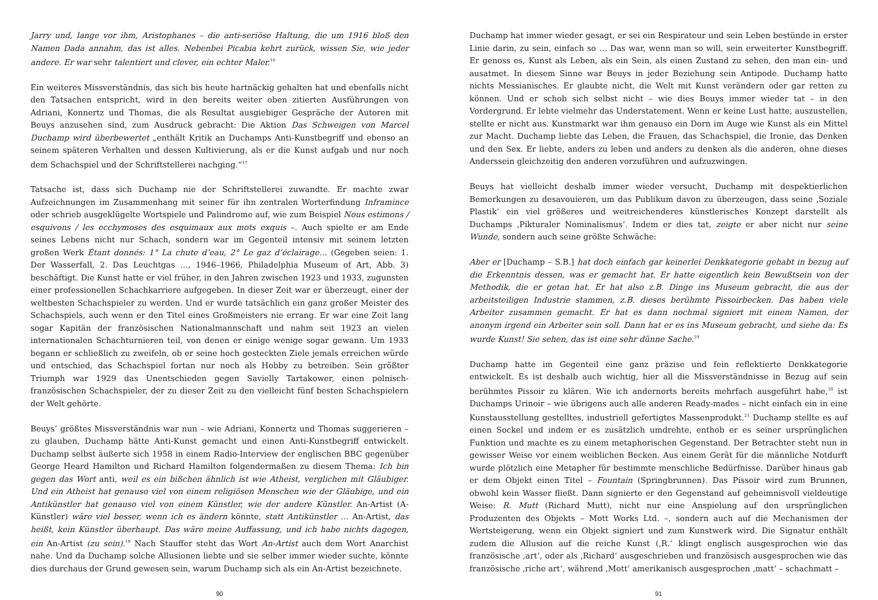Jarry und, lange vor ihm, Aristophanes – die anti-seriöse Haltung, die um 1916 bloß den Namen Dada annahm, das ist alles. Nebenbei Picabia kehrt zurück, wissen Sie, wie jeder andere. Er war sehr talentiert und clever, ein echter Maler.<sup>16</sup>
Ein weiteres Missverständnis, das sich bis heute hartnäckig gehalten hat und ebenfalls nicht den Tatsachen entspricht, wird in den bereits weiter oben zitierten Ausführungen von Adriani, Konnertz und Thomas, die als Resultat ausgiebiger Gespräche der Autoren mit Beuys anzusehen sind, zum Ausdruck gebracht: Die Aktion Das Schweigen von Marcel Duchamp wird überbewertet „enthält Kritik an Duchamps Anti-Kunstbegriff und ebenso an seinem späteren Verhalten und dessen Kultivierung, als er die Kunst aufgab und nur noch dem Schachspiel und der Schriftstellerei nachging.“<sup>17</sup>
Tatsache ist, dass sich Duchamp nie der Schriftstellerei zuwandte. Er machte zwar Aufzeichnungen im Zusammenhang mit seiner für ihn zentralen Worterfindung Inframince oder schrieb ausgeklügelte Wortspiele und Palindrome auf, wie zum Beispiel Nous estimons / esquivons / les ecchymoses des esquimaux aux mots exquis –. Auch spielte er am Ende seines Lebens nicht nur Schach, sondern war im Gegenteil intensiv mit seinem letzten großen Werk Étant donnés: 1° La chute d’eau, 2° Le gaz d’éclairage… (Gegeben seien: 1. Der Wasserfall, 2. Das Leuchtgas …, 1946–1966, Philadelphia Museum of Art, Abb. 3) beschäftigt. Die Kunst hatte er viel früher, in den Jahren zwischen 1923 und 1933, zugunsten einer professionellen Schachkarriere aufgegeben. In dieser Zeit war er überzeugt, einer der weltbesten Schachspieler zu werden. Und er wurde tatsächlich ein ganz großer Meister des Schachspiels, auch wenn er den Titel eines Großmeisters nie errang. Er war eine Zeit lang sogar Kapitän der französischen Nationalmannschaft und nahm seit 1923 an vielen internationalen Schachturnieren teil, von denen er einige wenige sogar gewann. Um 1933 begann er schließlich zu zweifeln, ob er seine hoch gesteckten Ziele jemals erreichen würde und entschied, das Schachspiel fortan nur noch als Hobby zu betreiben. Sein größter Triumph war 1929 das Unentschieden gegen Savielly Tartakower, einen polnisch-französischen Schachspieler, der zu dieser Zeit zu den vielleicht fünf besten Schachspielern der Welt gehörte.
Beuys’ größtes Missverständnis war nun – wie Adriani, Konnertz und Thomas suggerieren – zu glauben, Duchamp hätte Anti-Kunst gemacht und einen Anti-Kunstbegriff entwickelt. Duchamp selbst äußerte sich 1958 in einem Radio-Interview der englischen BBC gegenüber George Heard Hamilton und Richard Hamilton folgendermaßen zu diesem Thema: Ich bin gegen das Wort anti, weil es ein bißchen ähnlich ist wie Atheist, verglichen mit Gläubiger. Und ein Atheist hat genauso viel von einem religiösen Menschen wie der Gläubige, und ein Antikünstler hat genauso viel von einem Künstler, wie der andere Künstler. An-Artist (A-Künstler) wäre viel besser, wenn ich es ändern könnte, statt Antikünstler … An-Artist, das heißt, kein Künstler überhaupt. Das wäre meine Auffassung, und ich habe nichts dagegen, ein An-Artist (zu sein).<sup>18</sup> Nach Stauffer steht das Wort An-Artist auch dem Wort Anarchist nahe. Und da Duchamp solche Allusionen liebte und sie selber immer wieder suchte, könnte dies durchaus der Grund gewesen sein, warum Duchamp sich als ein An-Artist bezeichnete.
90
Duchamp hat immer wieder gesagt, er sei ein Respirateur und sein Leben bestünde in erster Linie darin, zu sein, einfach so … Das war, wenn man so will, sein erweiterter Kunstbegriff. Er genoss es, Kunst als Leben, als ein Sein, als einen Zustand zu sehen, den man ein- und ausatmet. In diesem Sinne war Beuys in jeder Beziehung sein Antipode. Duchamp hatte nichts Messianisches. Er glaubte nicht, die Welt mit Kunst verändern oder gar retten zu können. Und er schob sich selbst nicht – wie dies Beuys immer wieder tat – in den Vordergrund. Er lebte vielmehr das Understatement. Wenn er keine Lust hatte, auszustellen, stellte er nicht aus. Kunstmarkt war ihm genauso ein Dorn im Auge wie Kunst als ein Mittel zur Macht. Duchamp liebte das Leben, die Frauen, das Schachspiel, die Ironie, das Denken und den Sex. Er liebte, anders zu leben und anders zu denken als die anderen, ohne dieses Anderssein gleichzeitig den anderen vorzuführen und aufzuzwingen.
Beuys hat vielleicht deshalb immer wieder versucht, Duchamp mit despektierlichen Bemerkungen zu desavouieren, um das Publikum davon zu überzeugen, dass seine ‚Soziale Plastik‘ ein viel größeres und weitreichenderes künstlerisches Konzept darstellt als Duchamps ‚Pikturaler Nominalismus‘. Indem er dies tat, zeigte er aber nicht nur seine Wunde, sondern auch seine größte Schwäche:
Aber er [Duchamp – S.B.] hat doch einfach gar keinerlei Denkkategorie gehabt in bezug auf die Erkenntnis dessen, was er gemacht hat. Er hatte eigentlich kein Bewußtsein von der Methodik, die er getan hat. Er hat also z.B. Dinge ins Museum gebracht, die aus der arbeitsteiligen Industrie stammen, z.B. dieses berühmte Pissoirbecken. Das haben viele Arbeiter zusammen gemacht. Er hat es dann nochmal signiert mit einem Namen, der anonym irgend ein Arbeiter sein soll. Dann hat er es ins Museum gebracht, und siehe da: Es wurde Kunst! Sie sehen, das ist eine sehr dünne Sache.<sup>19</sup>
Duchamp hatte im Gegenteil eine ganz präzise und fein reflektierte Denkkategorie entwickelt. Es ist deshalb auch wichtig, hier all die Missverständnisse in Bezug auf sein berühmtes Pissoir zu klären. Wie ich andernorts bereits mehrfach ausgeführt habe,<sup>20</sup> ist Duchamps Urinoir – wie übrigens auch alle anderen Ready-mades – nicht einfach ein in eine Kunstausstellung gestelltes, industriell gefertigtes Massenprodukt.<sup>21</sup> Duchamp stellte es auf einen Sockel und indem er es zusätzlich umdrehte, enthob er es seiner ursprünglichen Funktion und machte es zu einem metaphorischen Gegenstand. Der Betrachter steht nun in gewisser Weise vor einem weiblichen Becken. Aus einem Gerät für die männliche Notdurft wurde plötzlich eine Metapher für bestimmte menschliche Bedürfnisse. Darüber hinaus gab er dem Objekt einen Titel – Fountain (Springbrunnen). Das Pissoir wird zum Brunnen, obwohl kein Wasser fließt. Dann signierte er den Gegenstand auf geheimnisvoll vieldeutige Weise: R. Mutt (Richard Mutt), nicht nur eine Anspielung auf den ursprünglichen Produzenten des Objekts – Mott Works Ltd. –, sondern auch auf die Mechanismen der Wertsteigerung, wenn ein Objekt signiert und zum Kunstwerk wird. Die Signatur enthält zudem die Allusion auf die reiche Kunst (‚R.‘ klingt englisch ausgesprochen wie das französische ‚art‘, oder als ‚Richard‘ ausgeschrieben und französisch ausgesprochen wie das französische ‚riche art‘, während ‚Mott‘ amerikanisch ausgesprochen ‚matt‘ – schachmatt –
91